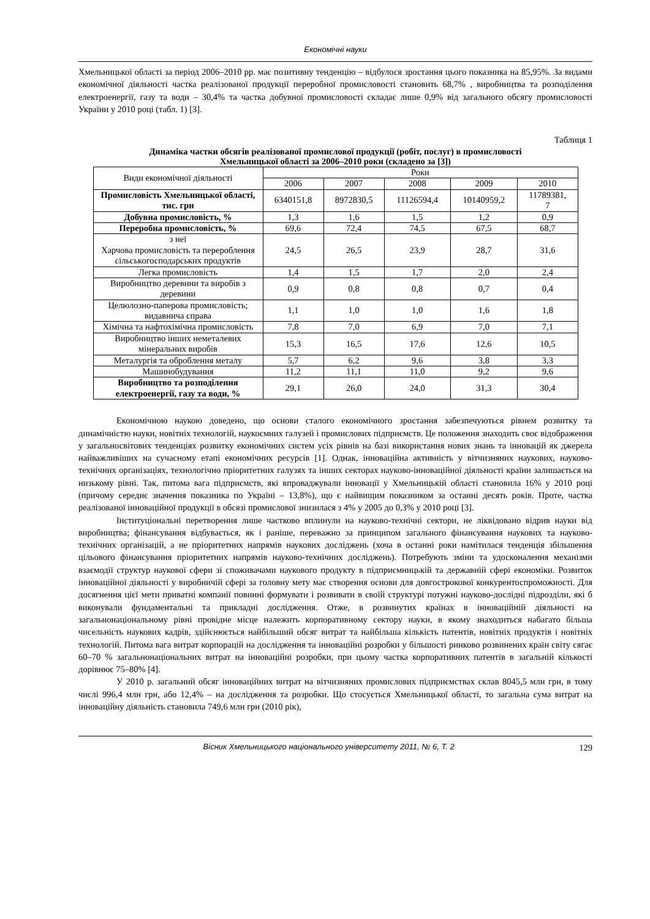Економічні науки
Хмельницької області за період 2006–2010 рр. має позитивну тенденцію – відбулося зростання цього показника на 85,95%. За видами економічної діяльності частка реалізованої продукції переробної промисловості становить 68,7% , виробництва та розподілення електроенергії, газу та води – 30,4% та частка добувної промисловості складає лише 0,9% від загального обсягу промисловості України у 2010 році (табл. 1) [3].
Таблиця 1
Динаміка частки обсягів реалізованої промислової продукції (робіт, послуг) в промисловості
Хмельницької області за 2006–2010 роки (складено за [3])
| Види економічної діяльності | Роки | | | | |
| --- | --- | --- | --- | --- | --- |
| | 2006 | 2007 | 2008 | 2009 | 2010 |
| Промисловість Хмельницької області, тис. грн | 6340151,8 | 8972830,5 | 11126594,4 | 10140959,2 | 11789381, 7 |
| Добувна промисловість, % | 1,3 | 1,6 | 1,5 | 1,2 | 0,9 |
| Переробна промисловість, % | 69,6 | 72,4 | 74,5 | 67,5 | 68,7 |
| з неї Харчова промисловість та перероблення сільськогосподарських продуктів | 24,5 | 26,5 | 23,9 | 28,7 | 31,6 |
| Легка промисловість | 1,4 | 1,5 | 1,7 | 2,0 | 2,4 |
| Виробництво деревини та виробів з деревини | 0,9 | 0,8 | 0,8 | 0,7 | 0,4 |
| Целюлозно-паперова промисловість; видавнича справа | 1,1 | 1,0 | 1,0 | 1,6 | 1,8 |
| Хімічна та нафтохімічна промисловість | 7,8 | 7,0 | 6,9 | 7,0 | 7,1 |
| Виробництво інших неметалевих мінеральних виробів | 15,3 | 16,5 | 17,6 | 12,6 | 10,5 |
| Металургія та оброблення металу | 5,7 | 6,2 | 9,6 | 3,8 | 3,3 |
| Машинобудування | 11,2 | 11,1 | 11,0 | 9,2 | 9,6 |
| Виробництво та розподілення електроенергії, газу та води, % | 29,1 | 26,0 | 24,0 | 31,3 | 30,4 |
Економічною наукою доведено, що основи сталого економічного зростання забезпечуються рівнем розвитку та динамічністю науки, новітніх технологій, наукоємних галузей і промислових підприємств. Це положення знаходить своє відображення у загальносвітових тенденціях розвитку економічних систем усіх рівнів на базі використання нових знань та інновацій як джерела найважливіших на сучасному етапі економічних ресурсів [1]. Однак, інноваційна активність у вітчизняних наукових, науково-технічних організаціях, технологічно пріоритетних галузях та інших секторах науково-інноваційної діяльності країни залишається на низькому рівні. Так, питома вага підприємств, які впроваджували інновації у Хмельницькій області становила 16% у 2010 році (причому середнє значення показника по Україні – 13,8%), що є найвищим показником за останні десять років. Проте, частка реалізованої інноваційної продукції в обсязі промислової знизилася з 4% у 2005 до 0,3% у 2010 році [3].
Інституціональні перетворення лише частково вплинули на науково-технічні сектори, не ліквідовано відрив науки від виробництва; фінансування відбувається, як і раніше, переважно за принципом загального фінансування наукових та науково-технічних організацій, а не пріоритетних напрямів наукових досліджень (хоча в останні роки намітилася тенденція збільшення цільового фінансування пріоритетних напрямів науково-технічних досліджень). Потребують зміни та удосконалення механізми взаємодії структур наукової сфери зі споживачами наукового продукту в підприємницькій та державній сфері економіки. Розвиток інноваційної діяльності у виробничій сфері за головну мету має створення основи для довгострокової конкурентоспроможності. Для досягнення цієї мети приватні компанії повинні формувати і розвивати в своїй структурі потужні науково-дослідні підрозділи, які б виконували фундаментальні та прикладні дослідження. Отже, в розвинутих країнах в інноваційній діяльності на загальнонаціональному рівні провідне місце належить корпоративному сектору науки, в якому знаходиться набагато більша чисельність наукових кадрів, здійснюється найбільший обсяг витрат та найбільша кількість патентів, новітніх продуктів і новітніх технологій. Питома вага витрат корпорацій на дослідження та інноваційні розробки у більшості ринково розвинених країн світу сягає 60–70 % загальнонаціональних витрат на інноваційні розробки, при цьому частка корпоративних патентів в загальній кількості дорівнює 75–80% [4].
У 2010 р. загальний обсяг інноваційних витрат на вітчизняних промислових підприємствах склав 8045,5 млн грн, в тому числі 996,4 млн грн, або 12,4% – на дослідження та розробки. Що стосується Хмельницької області, то загальна сума витрат на інноваційну діяльність становила 749,6 млн грн (2010 рік),
Вісник Хмельницького національного університету 2011, № 6, Т. 2 129